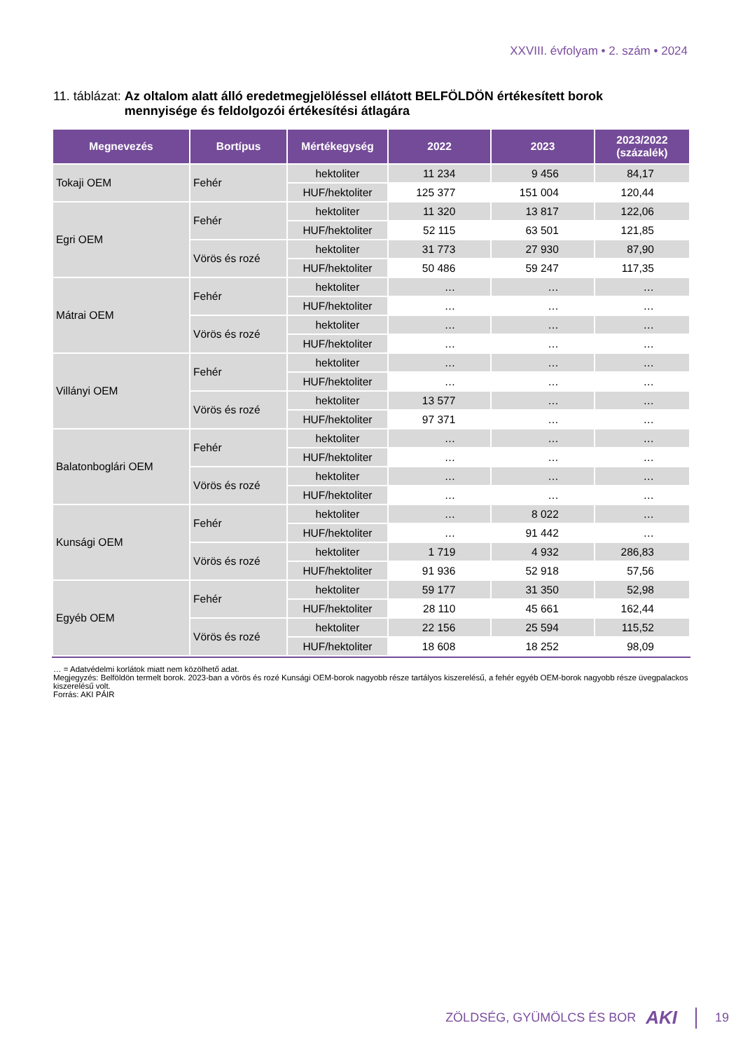XXVIII. évfolyam • 2. szám • 2024
11. táblázat: Az oltalom alatt álló eredetmegjelöléssel ellátott BELFÖLDÖN értékesített borok mennyisége és feldolgozói értékesítési átlagára
| Megnevezés | Bortípus | Mértékegység | 2022 | 2023 | 2023/2022 (százalék) |
| --- | --- | --- | --- | --- | --- |
| Tokaji OEM | Fehér | hektoliter | 11 234 | 9 456 | 84,17 |
| | | HUF/hektoliter | 125 377 | 151 004 | 120,44 |
| Egri OEM | Fehér | hektoliter | 11 320 | 13 817 | 122,06 |
| | | HUF/hektoliter | 52 115 | 63 501 | 121,85 |
| | Vörös és rozé | hektoliter | 31 773 | 27 930 | 87,90 |
| | | HUF/hektoliter | 50 486 | 59 247 | 117,35 |
| Mátrai OEM | Fehér | hektoliter | … | … | … |
| | | HUF/hektoliter | … | … | … |
| | Vörös és rozé | hektoliter | … | … | … |
| | | HUF/hektoliter | … | … | … |
| Villányi OEM | Fehér | hektoliter | … | … | … |
| | | HUF/hektoliter | … | … | … |
| | Vörös és rozé | hektoliter | 13 577 | … | … |
| | | HUF/hektoliter | 97 371 | … | … |
| Balatonboglári OEM | Fehér | hektoliter | … | … | … |
| | | HUF/hektoliter | … | … | … |
| | Vörös és rozé | hektoliter | … | … | … |
| | | HUF/hektoliter | … | … | … |
| Kunsági OEM | Fehér | hektoliter | … | 8 022 | … |
| | | HUF/hektoliter | … | 91 442 | … |
| | Vörös és rozé | hektoliter | 1 719 | 4 932 | 286,83 |
| | | HUF/hektoliter | 91 936 | 52 918 | 57,56 |
| Egyéb OEM | Fehér | hektoliter | 59 177 | 31 350 | 52,98 |
| | | HUF/hektoliter | 28 110 | 45 661 | 162,44 |
| | Vörös és rozé | hektoliter | 22 156 | 25 594 | 115,52 |
| | | HUF/hektoliter | 18 608 | 18 252 | 98,09 |
… = Adatvédelmi korlátok miatt nem közölhető adat.
Megjegyzés: Belföldön termelt borok. 2023-ban a vörös és rozé Kunsági OEM-borok nagyobb része tartályos kiszerelésű, a fehér egyéb OEM-borok nagyobb része üvegpalackos kiszerelésű volt.
Forrás: AKI PÁIR
ZÖLDSÉG, GYÜMÖLCS ÉS BOR AKI 19